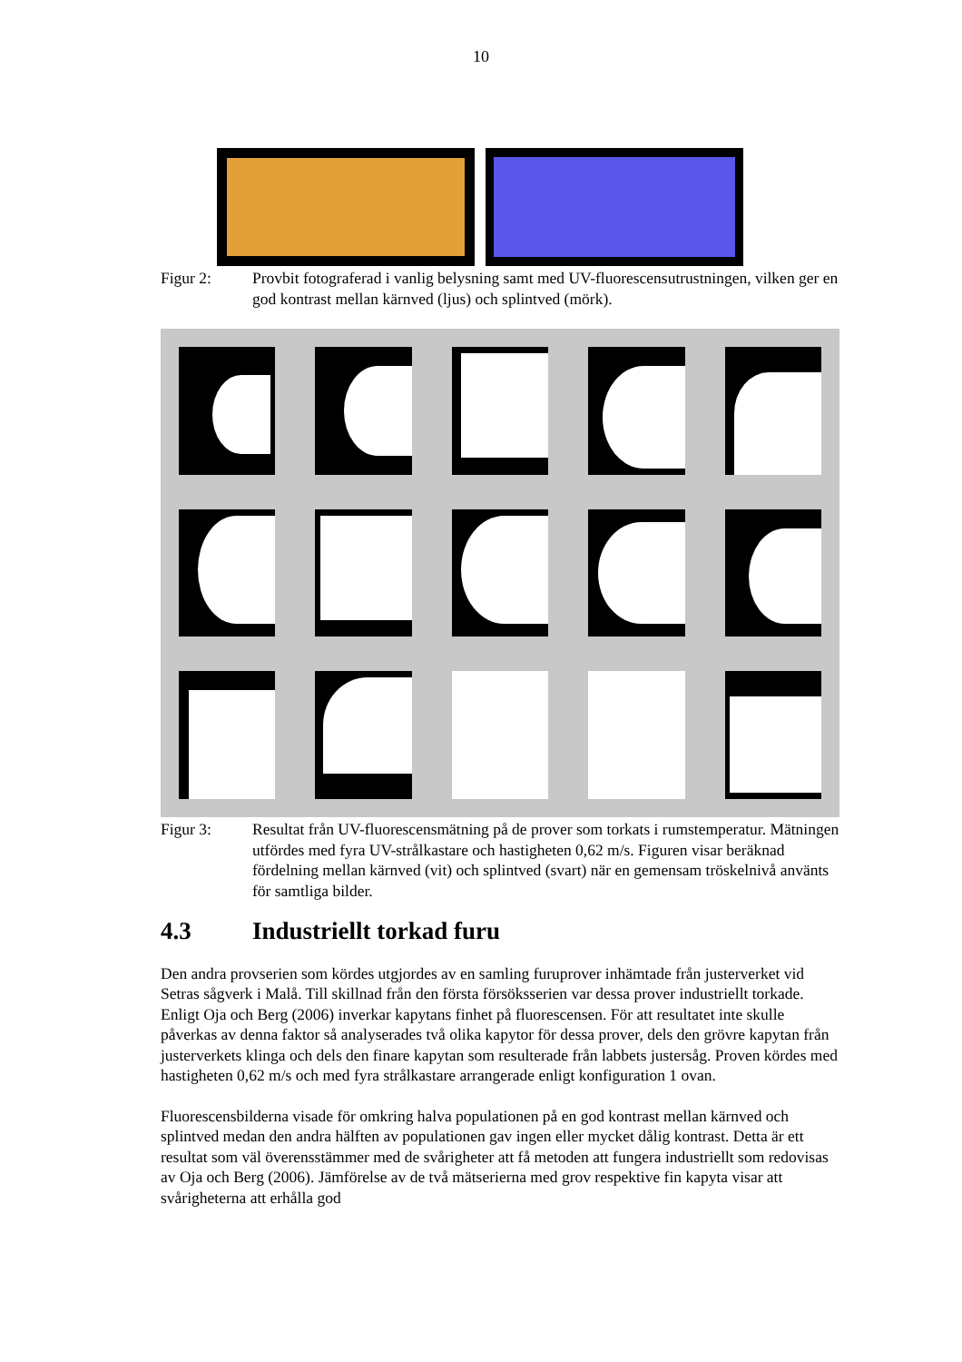10
Figur 2: Provbit fotograferad i vanlig belysning samt med UV-fluorescensutrust­ningen, vilken ger en god kontrast mellan kärnved (ljus) och splintved (mörk).
Figur 3: Resultat från UV-fluorescensmätning på de prover som torkats i rums­temperatur. Mätningen utfördes med fyra UV-strålkastare och hastigheten 0,62 m/s. Figuren visar beräknad fördelning mellan kärnved (vit) och splintved (svart) när en gemensam tröskelnivå använts för samtliga bilder.
4.3 Industriellt torkad furu
Den andra provserien som kördes utgjordes av en samling furuprover inhämtade från justerverket vid Setras sågverk i Malå. Till skillnad från den första försöksserien var dessa prover industriellt torkade. Enligt Oja och Berg (2006) inverkar kapytans finhet på fluorescensen. För att resultatet inte skulle påverkas av denna faktor så analyserades två olika kapytor för dessa prover, dels den grövre kapytan från justerverkets klinga och dels den finare kapytan som resulterade från labbets justersåg. Proven kördes med hastigheten 0,62 m/s och med fyra strålkastare arrangerade enligt konfiguration 1 ovan.
Fluorescensbilderna visade för omkring halva populationen på en god kontrast mellan kärnved och splintved medan den andra hälften av populationen gav ingen eller mycket dålig kontrast. Detta är ett resultat som väl överensstämmer med de svårigheter att få metoden att fungera industriellt som redovisas av Oja och Berg (2006). Jämförelse av de två mätserierna med grov respektive fin kapyta visar att svårigheterna att erhålla god